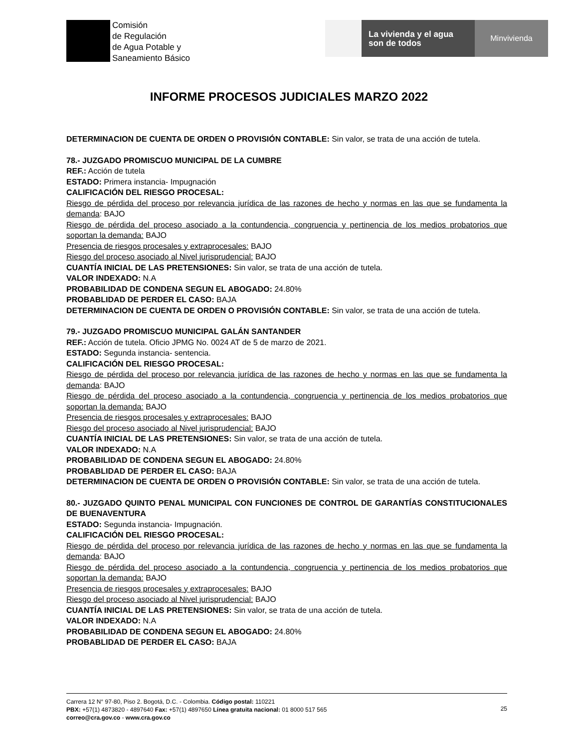Comisión
de Regulación
de Agua Potable y
Saneamiento Básico
La vivienda y el agua
son de todos
Minvivienda
INFORME PROCESOS JUDICIALES MARZO 2022
DETERMINACION DE CUENTA DE ORDEN O PROVISIÓN CONTABLE: Sin valor, se trata de una acción de tutela.
78.- JUZGADO PROMISCUO MUNICIPAL DE LA CUMBRE
REF.: Acción de tutela
ESTADO: Primera instancia- Impugnación
CALIFICACIÓN DEL RIESGO PROCESAL:
Riesgo de pérdida del proceso por relevancia jurídica de las razones de hecho y normas en las que se fundamenta la demanda: BAJO
Riesgo de pérdida del proceso asociado a la contundencia, congruencia y pertinencia de los medios probatorios que soportan la demanda: BAJO
Presencia de riesgos procesales y extraprocesales: BAJO
Riesgo del proceso asociado al Nivel jurisprudencial: BAJO
CUANTÍA INICIAL DE LAS PRETENSIONES: Sin valor, se trata de una acción de tutela.
VALOR INDEXADO: N.A
PROBABILIDAD DE CONDENA SEGUN EL ABOGADO: 24.80%
PROBABLIDAD DE PERDER EL CASO: BAJA
DETERMINACION DE CUENTA DE ORDEN O PROVISIÓN CONTABLE: Sin valor, se trata de una acción de tutela.
79.- JUZGADO PROMISCUO MUNICIPAL GALÁN SANTANDER
REF.: Acción de tutela. Oficio JPMG No. 0024 AT de 5 de marzo de 2021.
ESTADO: Segunda instancia- sentencia.
CALIFICACIÓN DEL RIESGO PROCESAL:
Riesgo de pérdida del proceso por relevancia jurídica de las razones de hecho y normas en las que se fundamenta la demanda: BAJO
Riesgo de pérdida del proceso asociado a la contundencia, congruencia y pertinencia de los medios probatorios que soportan la demanda: BAJO
Presencia de riesgos procesales y extraprocesales: BAJO
Riesgo del proceso asociado al Nivel jurisprudencial: BAJO
CUANTÍA INICIAL DE LAS PRETENSIONES: Sin valor, se trata de una acción de tutela.
VALOR INDEXADO: N.A
PROBABILIDAD DE CONDENA SEGUN EL ABOGADO: 24.80%
PROBABLIDAD DE PERDER EL CASO: BAJA
DETERMINACION DE CUENTA DE ORDEN O PROVISIÓN CONTABLE: Sin valor, se trata de una acción de tutela.
80.- JUZGADO QUINTO PENAL MUNICIPAL CON FUNCIONES DE CONTROL DE GARANTÍAS CONSTITUCIONALES DE BUENAVENTURA
ESTADO: Segunda instancia- Impugnación.
CALIFICACIÓN DEL RIESGO PROCESAL:
Riesgo de pérdida del proceso por relevancia jurídica de las razones de hecho y normas en las que se fundamenta la demanda: BAJO
Riesgo de pérdida del proceso asociado a la contundencia, congruencia y pertinencia de los medios probatorios que soportan la demanda: BAJO
Presencia de riesgos procesales y extraprocesales: BAJO
Riesgo del proceso asociado al Nivel jurisprudencial: BAJO
CUANTÍA INICIAL DE LAS PRETENSIONES: Sin valor, se trata de una acción de tutela.
VALOR INDEXADO: N.A
PROBABILIDAD DE CONDENA SEGUN EL ABOGADO: 24.80%
PROBABLIDAD DE PERDER EL CASO: BAJA
Carrera 12 N° 97-80, Piso 2. Bogotá, D.C. - Colombia. Código postal: 110221
PBX: +57(1) 4873820 - 4897640 Fax: +57(1) 4897650 Línea gratuita nacional: 01 8000 517 565
correo@cra.gov.co - www.cra.gov.co
25